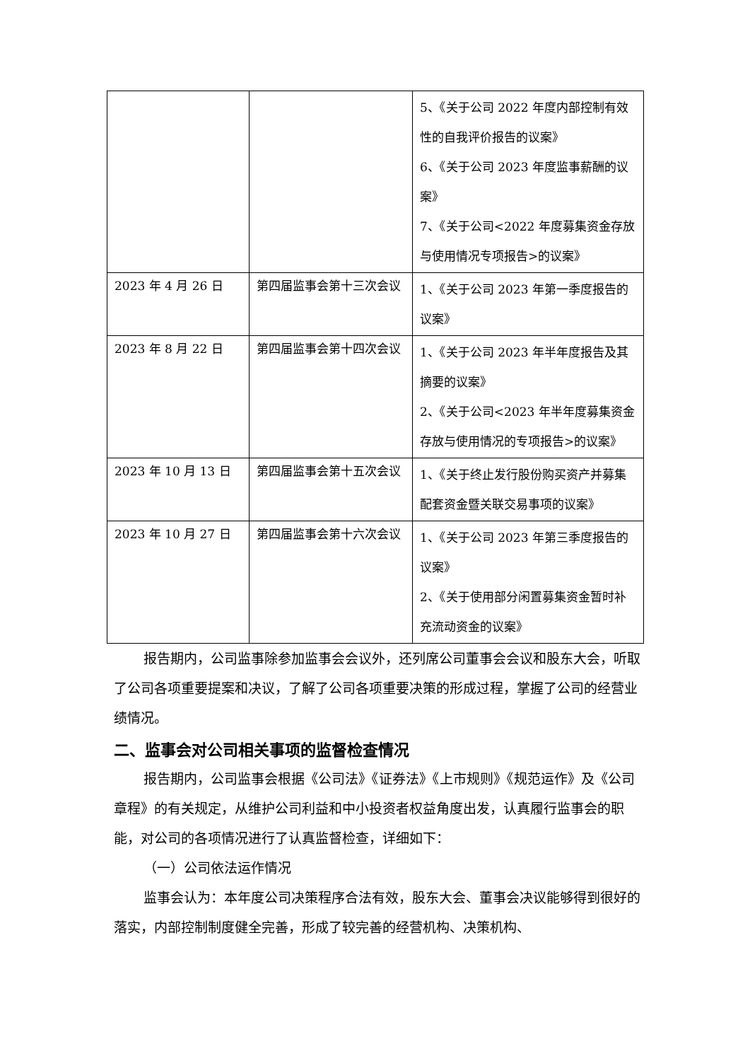| | | 5、《关于公司 2022 年度内部控制有效性的自我评价报告的议案》 6、《关于公司 2023 年度监事薪酬的议案》 7、《关于公司<2022 年度募集资金存放与使用情况专项报告>的议案》 |
| 2023 年 4 月 26 日 | 第四届监事会第十三次会议 | 1、《关于公司 2023 年第一季度报告的议案》 |
| 2023 年 8 月 22 日 | 第四届监事会第十四次会议 | 1、《关于公司 2023 年半年度报告及其摘要的议案》 2、《关于公司<2023 年半年度募集资金存放与使用情况的专项报告>的议案》 |
| 2023 年 10 月 13 日 | 第四届监事会第十五次会议 | 1、《关于终止发行股份购买资产并募集配套资金暨关联交易事项的议案》 |
| 2023 年 10 月 27 日 | 第四届监事会第十六次会议 | 1、《关于公司 2023 年第三季度报告的议案》 2、《关于使用部分闲置募集资金暂时补充流动资金的议案》 |
报告期内，公司监事除参加监事会会议外，还列席公司董事会会议和股东大会，听取了公司各项重要提案和决议，了解了公司各项重要决策的形成过程，掌握了公司的经营业绩情况。
二、监事会对公司相关事项的监督检查情况
报告期内，公司监事会根据《公司法》《证券法》《上市规则》《规范运作》及《公司章程》的有关规定，从维护公司利益和中小投资者权益角度出发，认真履行监事会的职能，对公司的各项情况进行了认真监督检查，详细如下：
（一）公司依法运作情况
监事会认为：本年度公司决策程序合法有效，股东大会、董事会决议能够得到很好的落实，内部控制制度健全完善，形成了较完善的经营机构、决策机构、